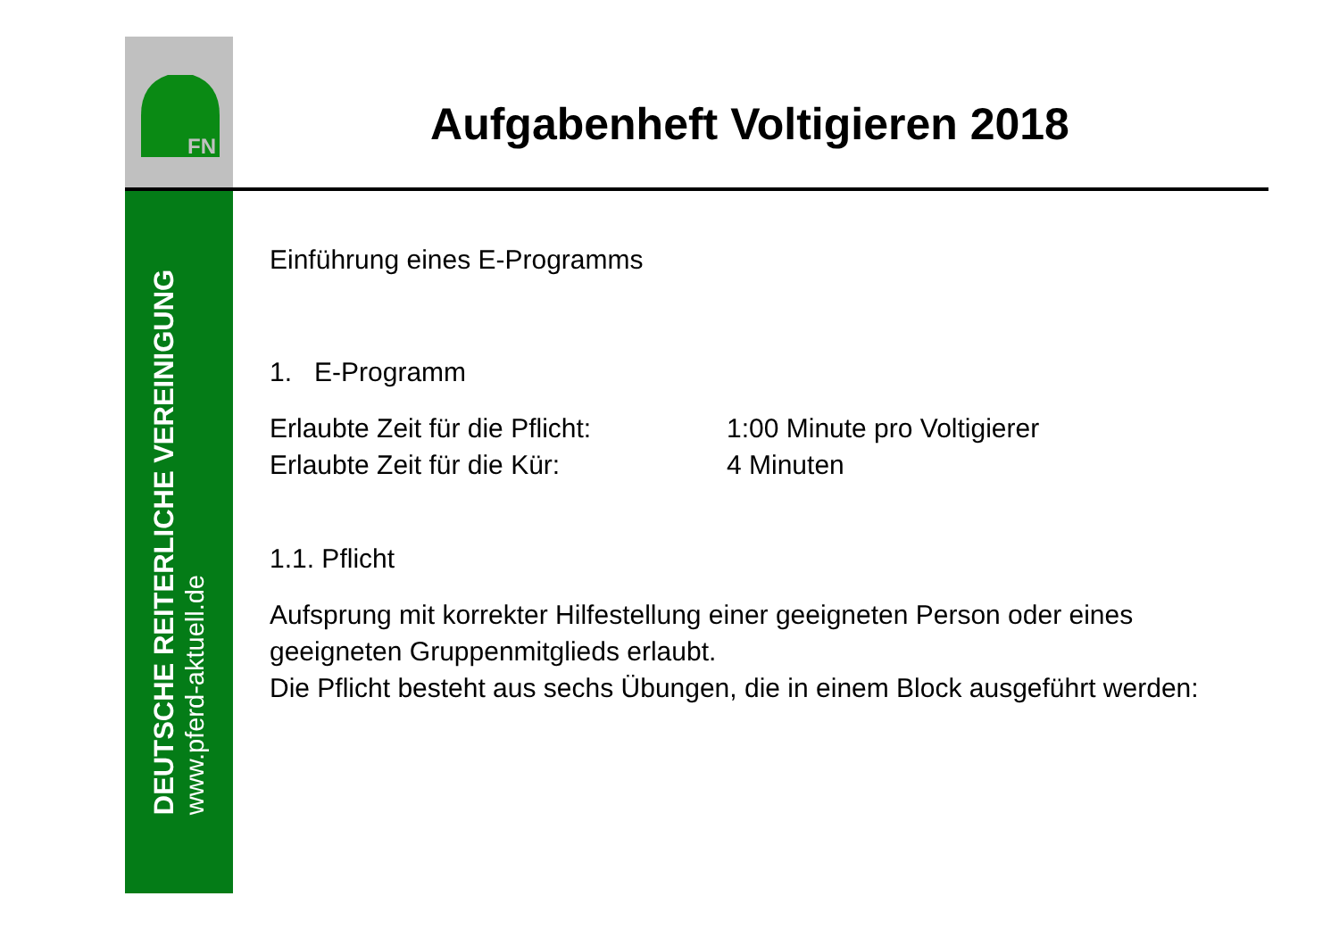FN
DEUTSCHE REITERLICHE VEREINIGUNG
www.pferd-aktuell.de
Aufgabenheft Voltigieren 2018
Einführung eines E-Programms
1. E-Programm
Erlaubte Zeit für die Pflicht: 1:00 Minute pro Voltigierer
Erlaubte Zeit für die Kür: 4 Minuten
1.1. Pflicht
Aufsprung mit korrekter Hilfestellung einer geeigneten Person oder eines geeigneten Gruppenmitglieds erlaubt.
Die Pflicht besteht aus sechs Übungen, die in einem Block ausgeführt werden: